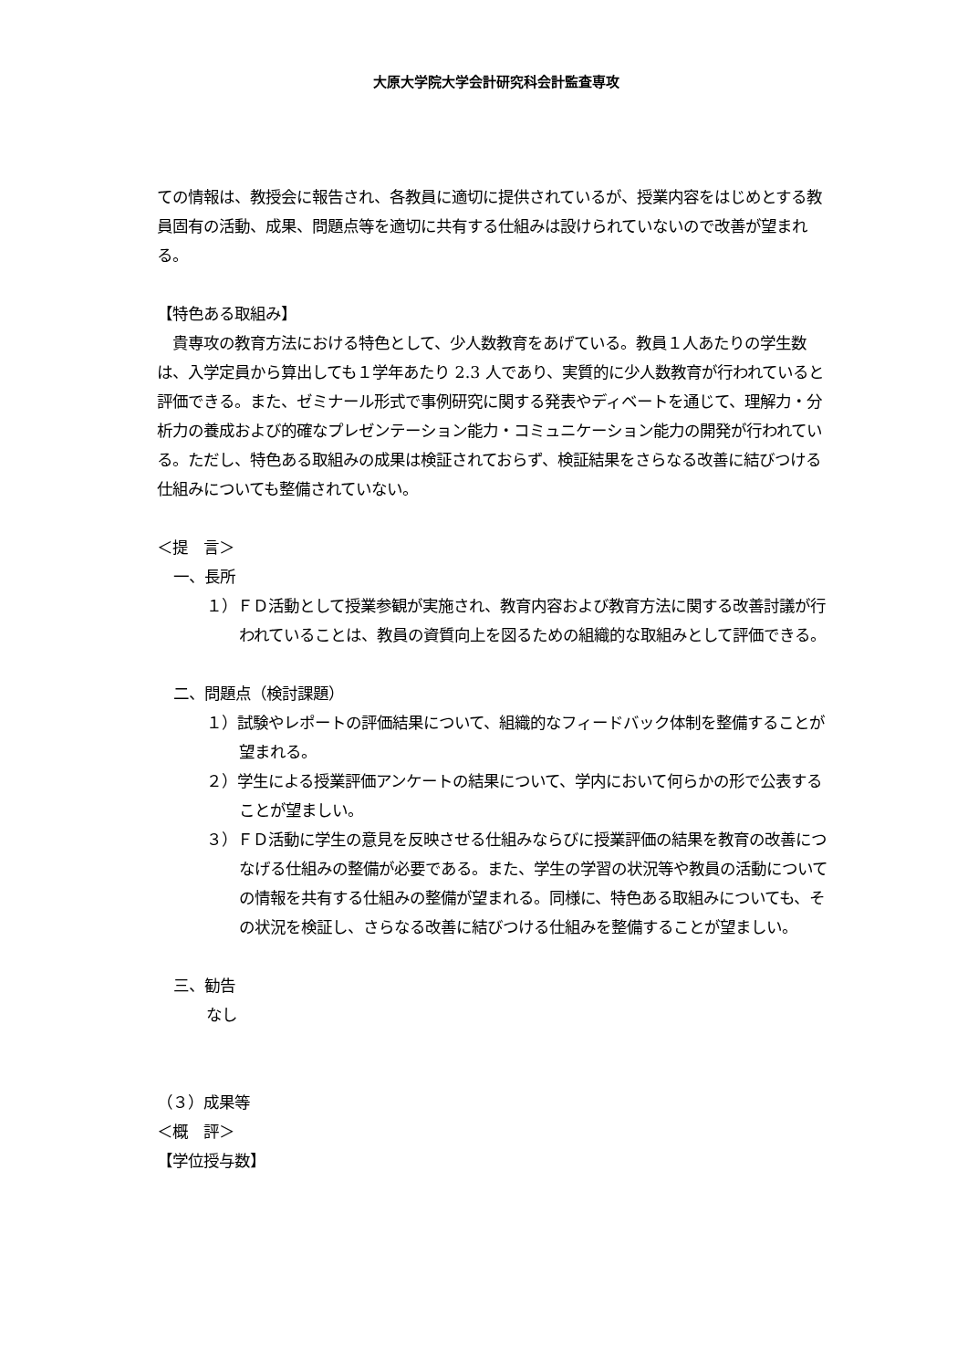大原大学院大学会計研究科会計監査専攻
ての情報は、教授会に報告され、各教員に適切に提供されているが、授業内容をはじめとする教員固有の活動、成果、問題点等を適切に共有する仕組みは設けられていないので改善が望まれる。
【特色ある取組み】
　貴専攻の教育方法における特色として、少人数教育をあげている。教員１人あたりの学生数は、入学定員から算出しても１学年あたり 2.3 人であり、実質的に少人数教育が行われていると評価できる。また、ゼミナール形式で事例研究に関する発表やディベートを通じて、理解力・分析力の養成および的確なプレゼンテーション能力・コミュニケーション能力の開発が行われている。ただし、特色ある取組みの成果は検証されておらず、検証結果をさらなる改善に結びつける仕組みについても整備されていない。
＜提　言＞
一、長所
１）ＦＤ活動として授業参観が実施され、教育内容および教育方法に関する改善討議が行われていることは、教員の資質向上を図るための組織的な取組みとして評価できる。
二、問題点（検討課題）
１）試験やレポートの評価結果について、組織的なフィードバック体制を整備することが望まれる。
２）学生による授業評価アンケートの結果について、学内において何らかの形で公表することが望ましい。
３）ＦＤ活動に学生の意見を反映させる仕組みならびに授業評価の結果を教育の改善につなげる仕組みの整備が必要である。また、学生の学習の状況等や教員の活動についての情報を共有する仕組みの整備が望まれる。同様に、特色ある取組みについても、その状況を検証し、さらなる改善に結びつける仕組みを整備することが望ましい。
三、勧告
なし
（３）成果等
＜概　評＞
【学位授与数】